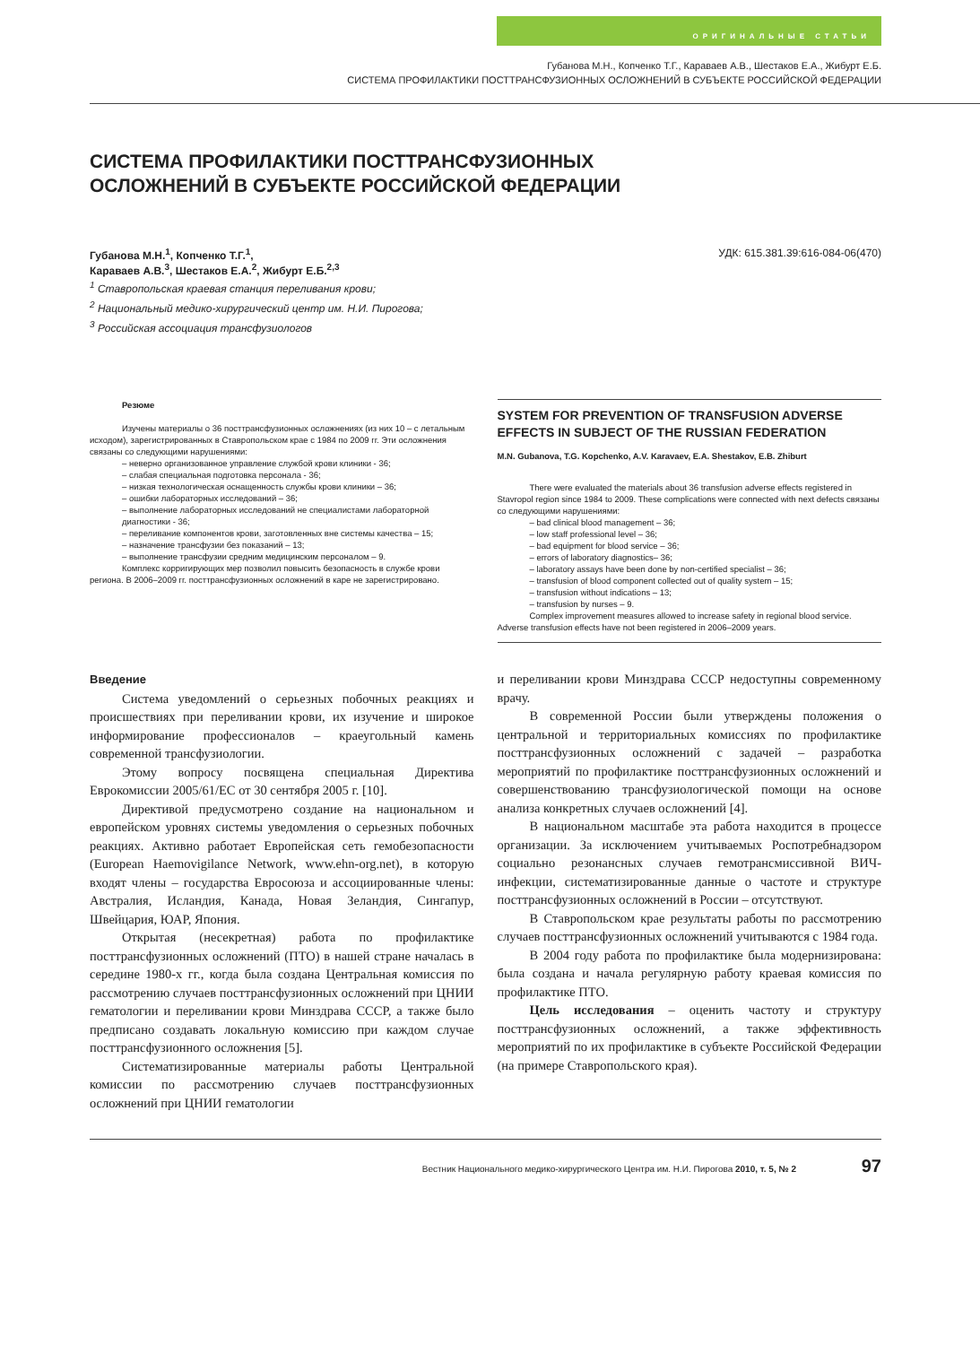ОРИГИНАЛЬНЫЕ СТАТЬИ
Губанова М.Н., Копченко Т.Г., Караваев А.В., Шестаков Е.А., Жибурт Е.Б.
СИСТЕМА ПРОФИЛАКТИКИ ПОСТТРАНСФУЗИОННЫХ ОСЛОЖНЕНИЙ В СУБЪЕКТЕ РОССИЙСКОЙ ФЕДЕРАЦИИ
СИСТЕМА ПРОФИЛАКТИКИ ПОСТТРАНСФУЗИОННЫХ
ОСЛОЖНЕНИЙ В СУБЪЕКТЕ РОССИЙСКОЙ ФЕДЕРАЦИИ
Губанова М.Н.<sup>1</sup>, Копченко Т.Г.<sup>1</sup>,
Караваев А.В.<sup>3</sup>, Шестаков Е.А.<sup>2</sup>, Жибурт Е.Б.<sup>2,3</sup> УДК: 615.381.39:616-084-06(470)
<sup>1</sup> Ставропольская краевая станция переливания крови;
<sup>2</sup> Национальный медико-хирургический центр им. Н.И. Пирогова;
<sup>3</sup> Российская ассоциация трансфузиологов
Резюме
Изучены материалы о 36 посттрансфузионных осложнениях (из них 10 – с летальным исходом), зарегистрированных в Ставропольском крае с 1984 по 2009 гг. Эти осложнения связаны со следующими нарушениями:
– неверно организованное управление службой крови клиники - 36;
– слабая специальная подготовка персонала - 36;
– низкая технологическая оснащенность службы крови клиники – 36;
– ошибки лабораторных исследований – 36;
– выполнение лабораторных исследований не специалистами лабораторной диагностики - 36;
– переливание компонентов крови, заготовленных вне системы качества – 15;
– назначение трансфузии без показаний – 13;
– выполнение трансфузии средним медицинским персоналом – 9.
Комплекс корригирующих мер позволил повысить безопасность в службе крови региона. В 2006–2009 гг. посттрансфузионных осложнений в каре не зарегистрировано.
SYSTEM FOR PREVENTION OF TRANSFUSION ADVERSE EFFECTS IN SUBJECT OF THE RUSSIAN FEDERATION
M.N. Gubanova, T.G. Kopchenko, A.V. Karavaev, E.A. Shestakov, E.B. Zhiburt
There were evaluated the materials about 36 transfusion adverse effects registered in Stavropol region since 1984 to 2009. These complications were connected with next defects связаны со следующими нарушениями:
– bad clinical blood management – 36;
– low staff professional level – 36;
– bad equipment for blood service – 36;
– errors of laboratory diagnostics– 36;
– laboratory assays have been done by non-certified specialist – 36;
– transfusion of blood component collected out of quality system – 15;
– transfusion without indications – 13;
– transfusion by nurses – 9.
Complex improvement measures allowed to increase safety in regional blood service. Adverse transfusion effects have not been registered in 2006–2009 years.
Введение
Система уведомлений о серьезных побочных реакциях и происшествиях при переливании крови, их изучение и широкое информирование профессионалов – краеугольный камень современной трансфузиологии.
Этому вопросу посвящена специальная Директива Еврокомиссии 2005/61/ЕС от 30 сентября 2005 г. [10].
Директивой предусмотрено создание на национальном и европейском уровнях системы уведомления о серьезных побочных реакциях. Активно работает Европейская сеть гемобезопасности (European Haemovigilance Network, www.ehn-org.net), в которую входят члены – государства Евросоюза и ассоциированные члены: Австралия, Исландия, Канада, Новая Зеландия, Сингапур, Швейцария, ЮАР, Япония.
Открытая (несекретная) работа по профилактике посттрансфузионных осложнений (ПТО) в нашей стране началась в середине 1980-х гг., когда была создана Центральная комиссия по рассмотрению случаев посттрансфузионных осложнений при ЦНИИ гематологии и переливании крови Минздрава СССР, а также было предписано создавать локальную комиссию при каждом случае посттрансфузионного осложнения [5].
Систематизированные материалы работы Центральной комиссии по рассмотрению случаев посттрансфузионных осложнений при ЦНИИ гематологии
и переливании крови Минздрава СССР недоступны современному врачу.
В современной России были утверждены положения о центральной и территориальных комиссиях по профилактике посттрансфузионных осложнений с задачей – разработка мероприятий по профилактике посттрансфузионных осложнений и совершенствованию трансфузиологической помощи на основе анализа конкретных случаев осложнений [4].
В национальном масштабе эта работа находится в процессе организации. За исключением учитываемых Роспотребнадзором социально резонансных случаев гемотрансмиссивной ВИЧ-инфекции, систематизированные данные о частоте и структуре посттрансфузионных осложнений в России – отсутствуют.
В Ставропольском крае результаты работы по рассмотрению случаев посттрансфузионных осложнений учитываются с 1984 года.
В 2004 году работа по профилактике была модернизирована: была создана и начала регулярную работу краевая комиссия по профилактике ПТО.
Цель исследования – оценить частоту и структуру посттрансфузионных осложнений, а также эффективность мероприятий по их профилактике в субъекте Российской Федерации (на примере Ставропольского края).
Вестник Национального медико-хирургического Центра им. Н.И. Пирогова 2010, т. 5, № 2 97